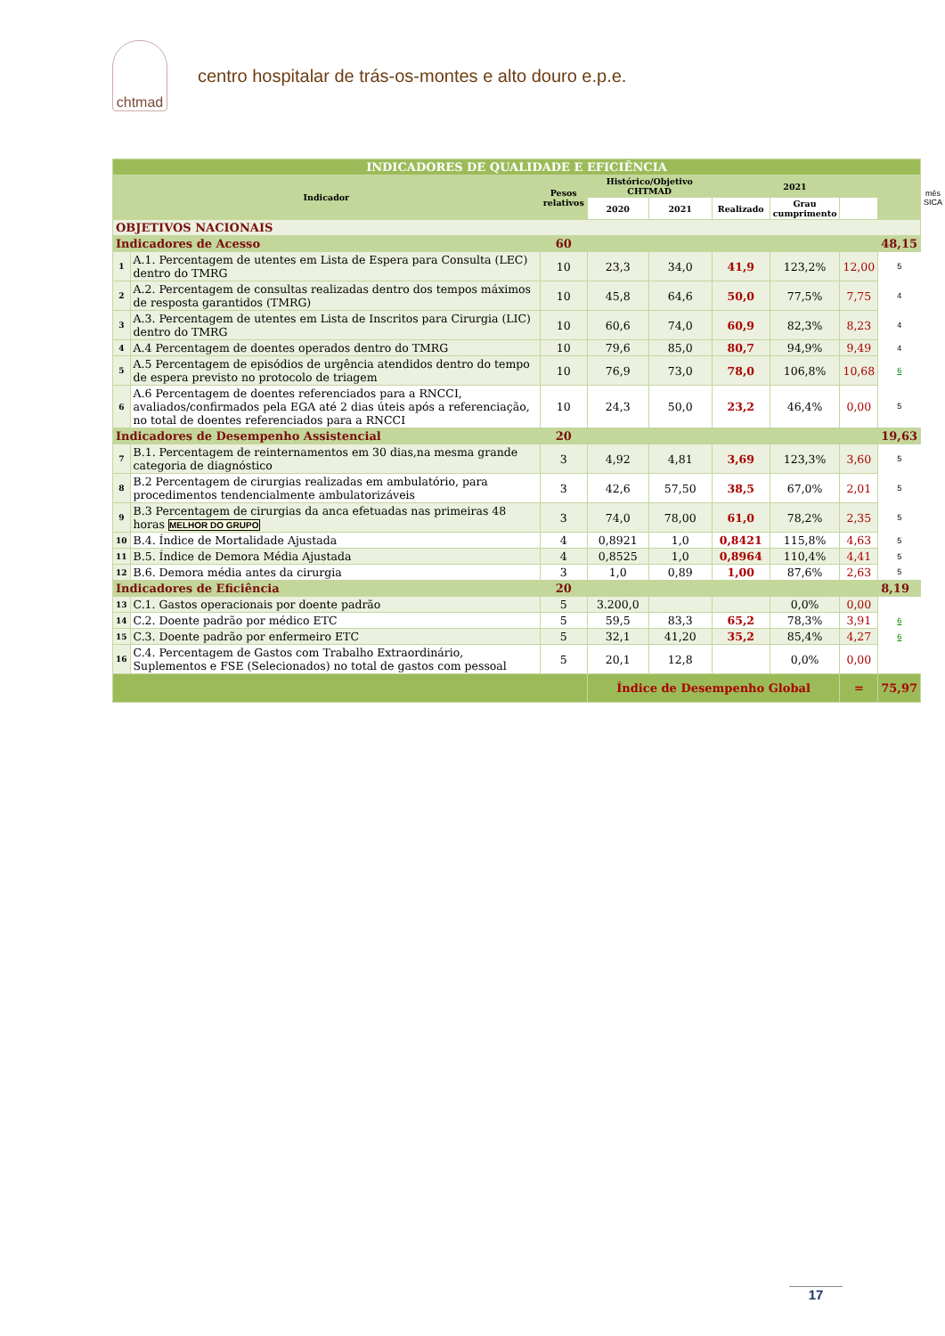chtmad
centro hospitalar de trás-os-montes e alto douro e.p.e.
| INDICADORES DE QUALIDADE E EFICIÊNCIA | | | | | | | | | |
| Indicador | | Pesos relativos | Histórico/Objetivo CHTMAD | | 2021 | | | | mês SICA |
| | | | 2020 | 2021 | Realizado | Grau cumprimento | | | |
| OBJETIVOS NACIONAIS | | | | | | | | | |
| Indicadores de Acesso | | 60 | | | | | | 48,15 | |
| 1 | A.1. Percentagem de utentes em Lista de Espera para Consulta (LEC) dentro do TMRG | 10 | 23,3 | 34,0 | 41,9 | 123,2% | 12,00 | 5 | |
| 2 | A.2. Percentagem de consultas realizadas dentro dos tempos máximos de resposta garantidos (TMRG) | 10 | 45,8 | 64,6 | 50,0 | 77,5% | 7,75 | 4 | |
| 3 | A.3. Percentagem de utentes em Lista de Inscritos para Cirurgia (LIC) dentro do TMRG | 10 | 60,6 | 74,0 | 60,9 | 82,3% | 8,23 | 4 | |
| 4 | A.4 Percentagem de doentes operados dentro do TMRG | 10 | 79,6 | 85,0 | 80,7 | 94,9% | 9,49 | 4 | |
| 5 | A.5 Percentagem de episódios de urgência atendidos dentro do tempo de espera previsto no protocolo de triagem | 10 | 76,9 | 73,0 | 78,0 | 106,8% | 10,68 | 6 | |
| 6 | A.6 Percentagem de doentes referenciados para a RNCCI, avaliados/confirmados pela EGA até 2 dias úteis após a referenciação, no total de doentes referenciados para a RNCCI | 10 | 24,3 | 50,0 | 23,2 | 46,4% | 0,00 | 5 | |
| Indicadores de Desempenho Assistencial | | 20 | | | | | | 19,63 | |
| 7 | B.1. Percentagem de reinternamentos em 30 dias,na mesma grande categoria de diagnóstico | 3 | 4,92 | 4,81 | 3,69 | 123,3% | 3,60 | 5 | |
| 8 | B.2 Percentagem de cirurgias realizadas em ambulatório, para procedimentos tendencialmente ambulatorizáveis | 3 | 42,6 | 57,50 | 38,5 | 67,0% | 2,01 | 5 | |
| 9 | B.3 Percentagem de cirurgias da anca efetuadas nas primeiras 48 horas MELHOR DO GRUPO | 3 | 74,0 | 78,00 | 61,0 | 78,2% | 2,35 | 5 | |
| 10 | B.4. Índice de Mortalidade Ajustada | 4 | 0,8921 | 1,0 | 0,8421 | 115,8% | 4,63 | 5 | |
| 11 | B.5. Índice de Demora Média Ajustada | 4 | 0,8525 | 1,0 | 0,8964 | 110,4% | 4,41 | 5 | |
| 12 | B.6. Demora média antes da cirurgia | 3 | 1,0 | 0,89 | 1,00 | 87,6% | 2,63 | 5 | |
| Indicadores de Eficiência | | 20 | | | | | | 8,19 | |
| 13 | C.1. Gastos operacionais por doente padrão | 5 | 3.200,0 | | | 0,0% | 0,00 | | |
| 14 | C.2. Doente padrão por médico ETC | 5 | 59,5 | 83,3 | 65,2 | 78,3% | 3,91 | 6 | |
| 15 | C.3. Doente padrão por enfermeiro ETC | 5 | 32,1 | 41,20 | 35,2 | 85,4% | 4,27 | 6 | |
| 16 | C.4. Percentagem de Gastos com Trabalho Extraordinário, Suplementos e FSE (Selecionados) no total de gastos com pessoal | 5 | 20,1 | 12,8 | | 0,0% | 0,00 | | |
| | | | Índice de Desempenho Global | | | | = | 75,97 | |
17